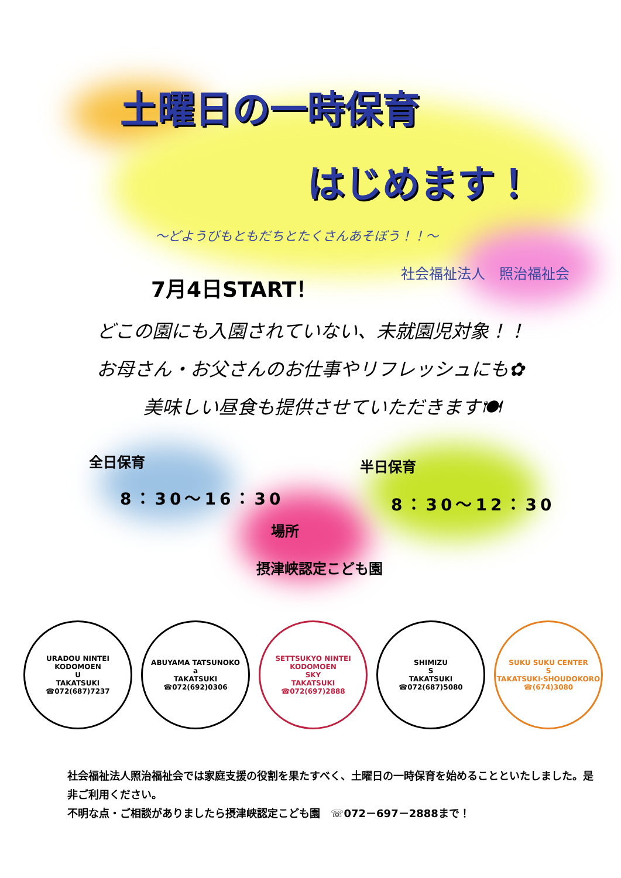土曜日の一時保育
はじめます！
～どようびもともだちとたくさんあそぼう！！～
7月4日START！ 社会福祉法人　照治福祉会
どこの園にも入園されていない、未就園児対象！！
お母さん・お父さんのお仕事やリフレッシュにも✿
美味しい昼食も提供させていただきます🍽
全日保育
8：30～16：30
半日保育
8：30～12：30
場所
摂津峡認定こども園
URADOU NINTEI KODOMOEN
U
TAKATSUKI ☎072(687)7237
ABUYAMA TATSUNOKO
a
TAKATSUKI ☎072(692)0306
SETTSUKYO NINTEI KODOMOEN
SKY
TAKATSUKI ☎072(697)2888
SHIMIZU
S
TAKATSUKI ☎072(687)5080
SUKU SUKU CENTER
S
TAKATSUKI·SHOUDOKORO ☎(674)3080
社会福祉法人照治福祉会では家庭支援の役割を果たすべく、土曜日の一時保育を始めることといたしました。是非ご利用ください。
不明な点・ご相談がありましたら摂津峡認定こども園　☏072－697－2888まで！